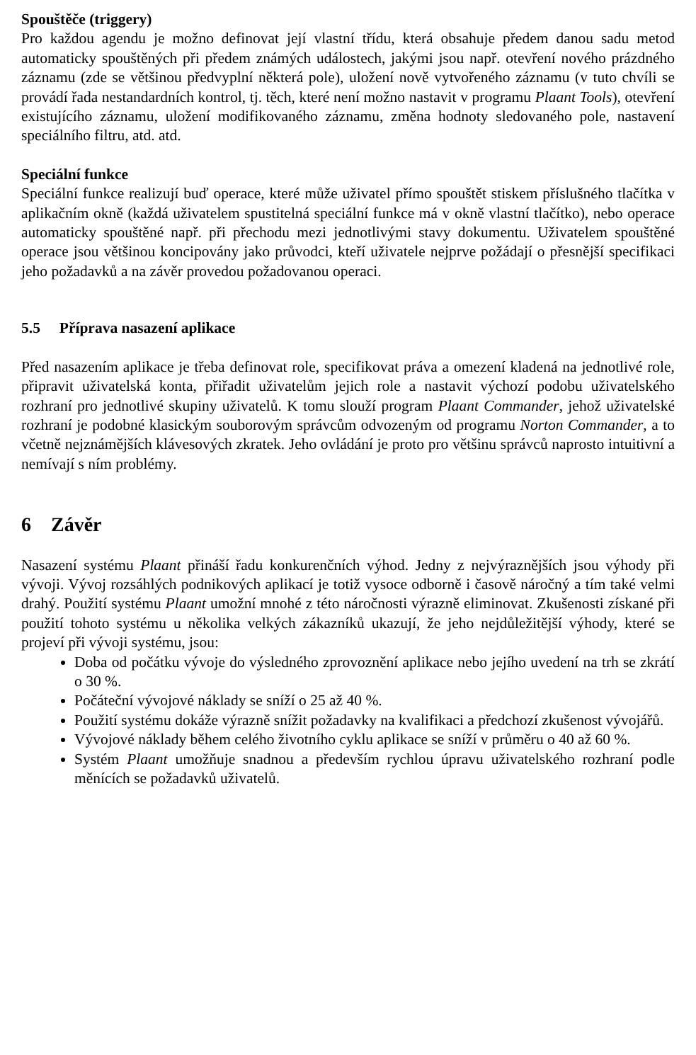Spouštěče (triggery)
Pro každou agendu je možno definovat její vlastní třídu, která obsahuje předem danou sadu metod automaticky spouštěných při předem známých událostech, jakými jsou např. otevření nového prázdného záznamu (zde se většinou předvyplní některá pole), uložení nově vytvořeného záznamu (v tuto chvíli se provádí řada nestandardních kontrol, tj. těch, které není možno nastavit v programu Plaant Tools), otevření existujícího záznamu, uložení modifikovaného záznamu, změna hodnoty sledovaného pole, nastavení speciálního filtru, atd. atd.
Speciální funkce
Speciální funkce realizují buď operace, které může uživatel přímo spouštět stiskem příslušného tlačítka v aplikačním okně (každá uživatelem spustitelná speciální funkce má v okně vlastní tlačítko), nebo operace automaticky spouštěné např. při přechodu mezi jednotlivými stavy dokumentu. Uživatelem spouštěné operace jsou většinou koncipovány jako průvodci, kteří uživatele nejprve požádají o přesnější specifikaci jeho požadavků a na závěr provedou požadovanou operaci.
5.5 Příprava nasazení aplikace
Před nasazením aplikace je třeba definovat role, specifikovat práva a omezení kladená na jednotlivé role, připravit uživatelská konta, přiřadit uživatelům jejich role a nastavit výchozí podobu uživatelského rozhraní pro jednotlivé skupiny uživatelů. K tomu slouží program Plaant Commander, jehož uživatelské rozhraní je podobné klasickým souborovým správcům odvozeným od programu Norton Commander, a to včetně nejznámějších klávesových zkratek. Jeho ovládání je proto pro většinu správců naprosto intuitivní a nemívají s ním problémy.
6 Závěr
Nasazení systému Plaant přináší řadu konkurenčních výhod. Jedny z nejvýraznějších jsou výhody při vývoji. Vývoj rozsáhlých podnikových aplikací je totiž vysoce odborně i časově náročný a tím také velmi drahý. Použití systému Plaant umožní mnohé z této náročnosti výrazně eliminovat. Zkušenosti získané při použití tohoto systému u několika velkých zákazníků ukazují, že jeho nejdůležitější výhody, které se projeví při vývoji systému, jsou:
Doba od počátku vývoje do výsledného zprovoznění aplikace nebo jejího uvedení na trh se zkrátí o 30 %.
Počáteční vývojové náklady se sníží o 25 až 40 %.
Použití systému dokáže výrazně snížit požadavky na kvalifikaci a předchozí zkušenost vývojářů.
Vývojové náklady během celého životního cyklu aplikace se sníží v průměru o 40 až 60 %.
Systém Plaant umožňuje snadnou a především rychlou úpravu uživatelského rozhraní podle měnících se požadavků uživatelů.